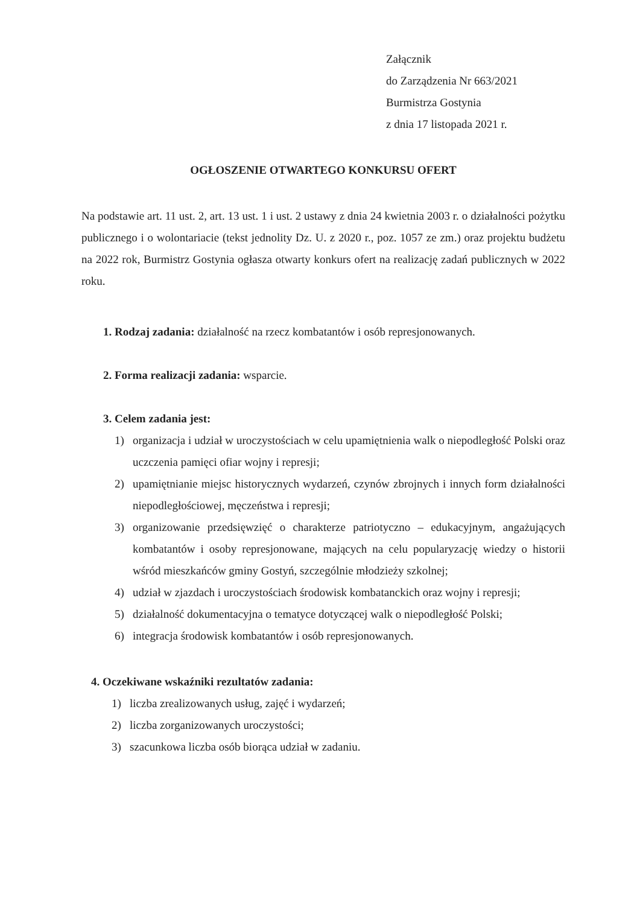Załącznik
do Zarządzenia Nr 663/2021
Burmistrza Gostynia
z dnia 17 listopada 2021 r.
OGŁOSZENIE OTWARTEGO KONKURSU OFERT
Na podstawie art. 11 ust. 2, art. 13 ust. 1 i ust. 2 ustawy z dnia 24 kwietnia 2003 r. o działalności pożytku publicznego i o wolontariacie (tekst jednolity Dz. U. z 2020 r., poz. 1057 ze zm.) oraz projektu budżetu na 2022 rok, Burmistrz Gostynia ogłasza otwarty konkurs ofert na realizację zadań publicznych w 2022 roku.
1. Rodzaj zadania: działalność na rzecz kombatantów i osób represjonowanych.
2. Forma realizacji zadania: wsparcie.
3. Celem zadania jest:
1) organizacja i udział w uroczystościach w celu upamiętnienia walk o niepodległość Polski oraz uczczenia pamięci ofiar wojny i represji;
2) upamiętnianie miejsc historycznych wydarzeń, czynów zbrojnych i innych form działalności niepodległościowej, męczeństwa i represji;
3) organizowanie przedsięwzięć o charakterze patriotyczno – edukacyjnym, angażujących kombatantów i osoby represjonowane, mających na celu popularyzację wiedzy o historii wśród mieszkańców gminy Gostyń, szczególnie młodzieży szkolnej;
4) udział w zjazdach i uroczystościach środowisk kombatanckich oraz wojny i represji;
5) działalność dokumentacyjna o tematyce dotyczącej walk o niepodległość Polski;
6) integracja środowisk kombatantów i osób represjonowanych.
4. Oczekiwane wskaźniki rezultatów zadania:
1) liczba zrealizowanych usług, zajęć i wydarzeń;
2) liczba zorganizowanych uroczystości;
3) szacunkowa liczba osób biorąca udział w zadaniu.